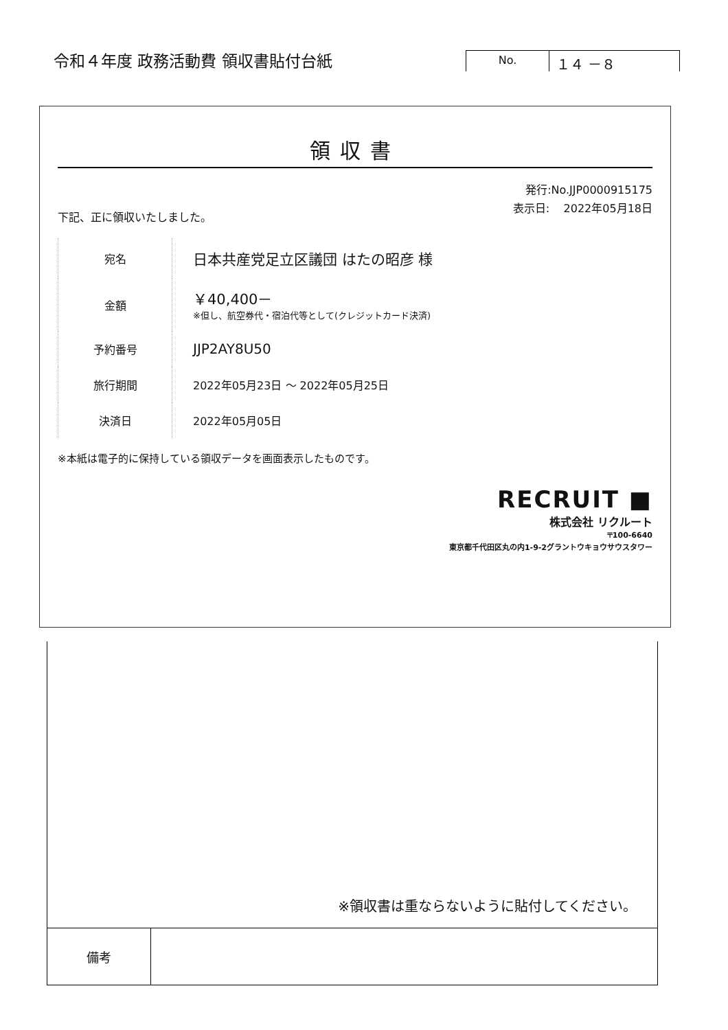令和４年度 政務活動費 領収書貼付台紙
No.
１４ －８
領収書
発行:No.JJP0000915175
表示日: 2022年05月18日
下記、正に領収いたしました。
| 宛名 | 日本共産党足立区議団 はたの昭彦 様 |
| 金額 | ￥40,400－ ※但し、航空券代・宿泊代等として(クレジットカード決済) |
| 予約番号 | JJP2AY8U50 |
| 旅行期間 | 2022年05月23日 ～ 2022年05月25日 |
| 決済日 | 2022年05月05日 |
※本紙は電子的に保持している領収データを画面表示したものです。
RECRUIT ■
株式会社 リクルート
〒100-6640
東京都千代田区丸の内1-9-2グラントウキョウサウスタワー
※領収書は重ならないように貼付してください。
| 備考 | |